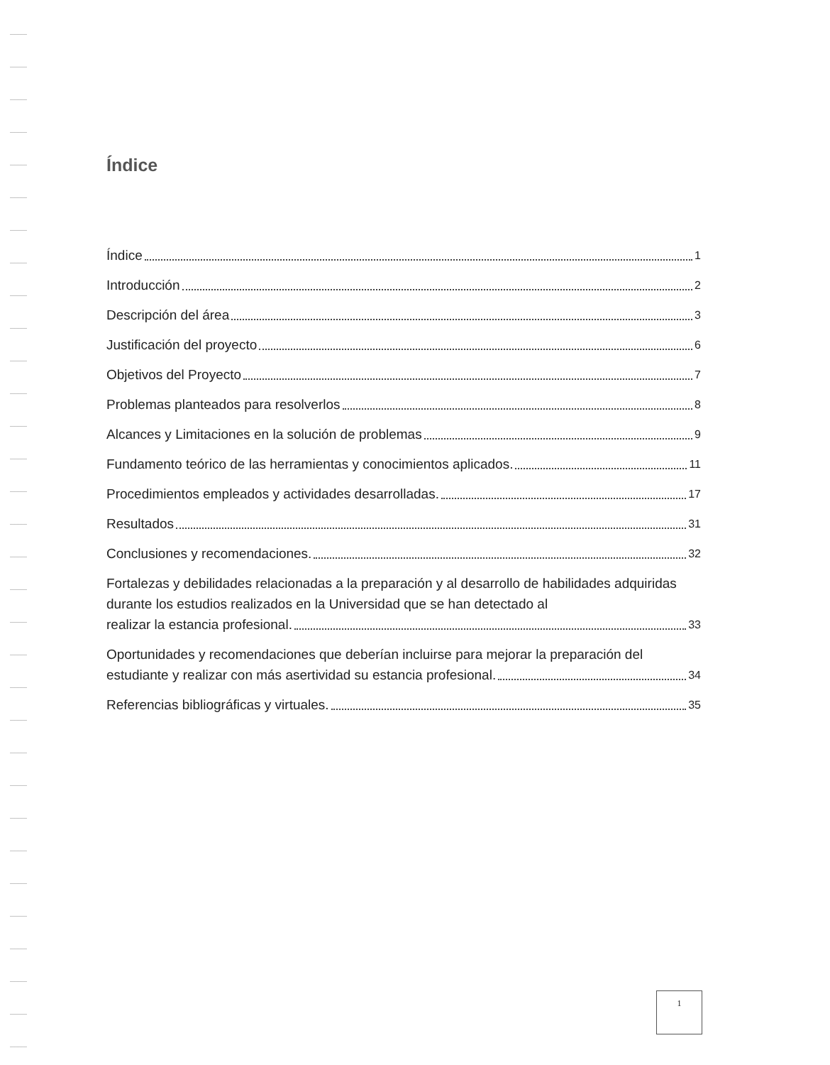Índice
Índice 1
Introducción 2
Descripción del área 3
Justificación del proyecto 6
Objetivos del Proyecto 7
Problemas planteados para resolverlos 8
Alcances y Limitaciones en la solución de problemas 9
Fundamento teórico de las herramientas y conocimientos aplicados. 11
Procedimientos empleados y actividades desarrolladas. 17
Resultados 31
Conclusiones y recomendaciones. 32
Fortalezas y debilidades relacionadas a la preparación y al desarrollo de habilidades adquiridas durante los estudios realizados en la Universidad que se han detectado al
realizar la estancia profesional. 33
Oportunidades y recomendaciones que deberían incluirse para mejorar la preparación del
estudiante y realizar con más asertividad su estancia profesional. 34
Referencias bibliográficas y virtuales. 35
1